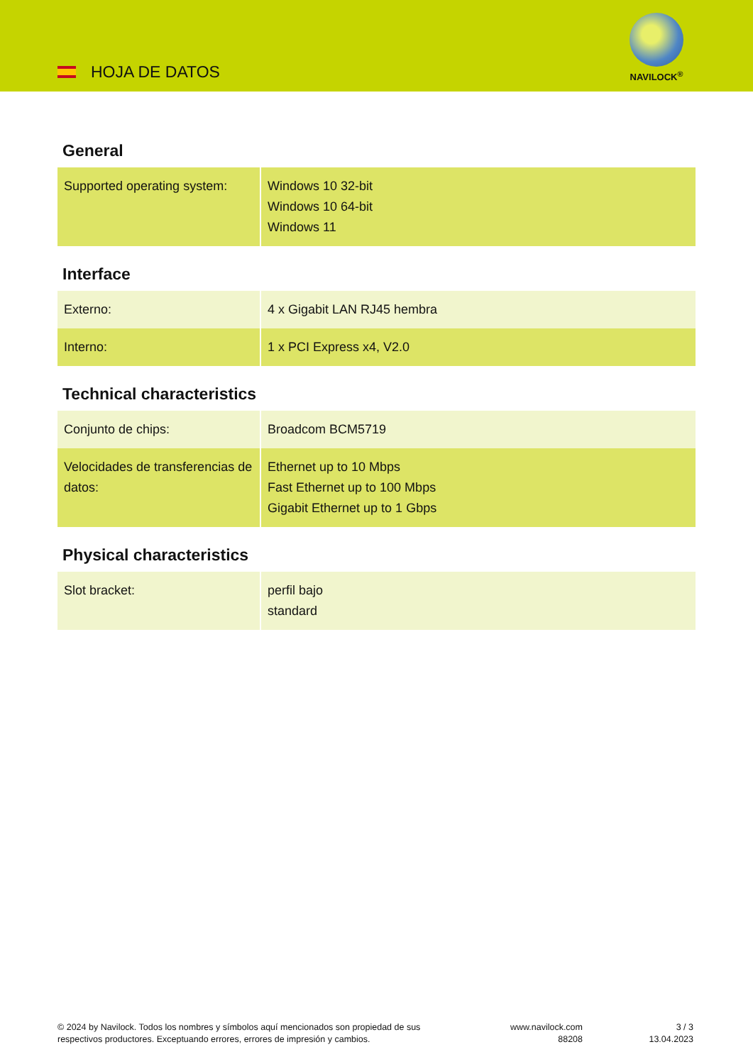HOJA DE DATOS
NAVILOCK<sup>®</sup>
General
| Supported operating system: | Windows 10 32-bit Windows 10 64-bit Windows 11 |
Interface
| Externo: | 4 x Gigabit LAN RJ45 hembra |
| Interno: | 1 x PCI Express x4, V2.0 |
Technical characteristics
| Conjunto de chips: | Broadcom BCM5719 |
| Velocidades de transferencias de datos: | Ethernet up to 10 Mbps Fast Ethernet up to 100 Mbps Gigabit Ethernet up to 1 Gbps |
Physical characteristics
| Slot bracket: | perfil bajo standard |
© 2024 by Navilock. Todos los nombres y símbolos aquí mencionados son propiedad de sus respectivos productores. Exceptuando errores, errores de impresión y cambios.
www.navilock.com
88208
3 / 3
13.04.2023